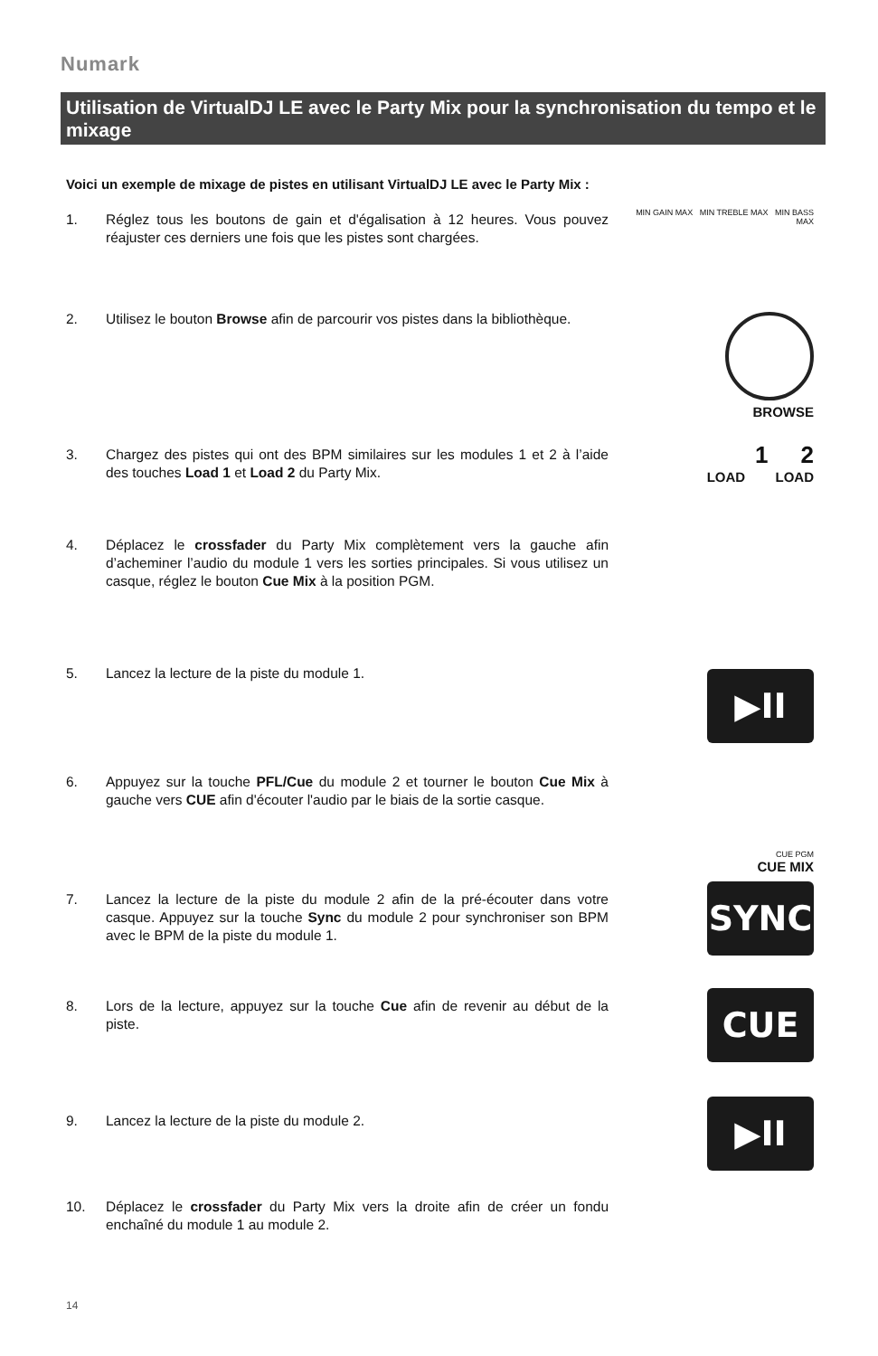Numark
Utilisation de VirtualDJ LE avec le Party Mix pour la synchronisation du tempo et le mixage
Voici un exemple de mixage de pistes en utilisant VirtualDJ LE avec le Party Mix :
1. Réglez tous les boutons de gain et d'égalisation à 12 heures. Vous pouvez réajuster ces derniers une fois que les pistes sont chargées.
MIN GAIN MAX MIN TREBLE MAX MIN BASS MAX
2. Utilisez le bouton Browse afin de parcourir vos pistes dans la bibliothèque.
BROWSE
3. Chargez des pistes qui ont des BPM similaires sur les modules 1 et 2 à l’aide des touches Load 1 et Load 2 du Party Mix.
1 2
LOAD LOAD
4. Déplacez le crossfader du Party Mix complètement vers la gauche afin d’acheminer l’audio du module 1 vers les sorties principales. Si vous utilisez un casque, réglez le bouton Cue Mix à la position PGM.
5. Lancez la lecture de la piste du module 1. ▶II
6. Appuyez sur la touche PFL/Cue du module 2 et tourner le bouton Cue Mix à gauche vers CUE afin d'écouter l'audio par le biais de la sortie casque.
CUE PGM
CUE MIX
7. Lancez la lecture de la piste du module 2 afin de la pré-écouter dans votre casque. Appuyez sur la touche Sync du module 2 pour synchroniser son BPM avec le BPM de la piste du module 1.
SYNC
8. Lors de la lecture, appuyez sur la touche Cue afin de revenir au début de la piste.
CUE
9. Lancez la lecture de la piste du module 2.
▶II
10. Déplacez le crossfader du Party Mix vers la droite afin de créer un fondu enchaîné du module 1 au module 2.
14